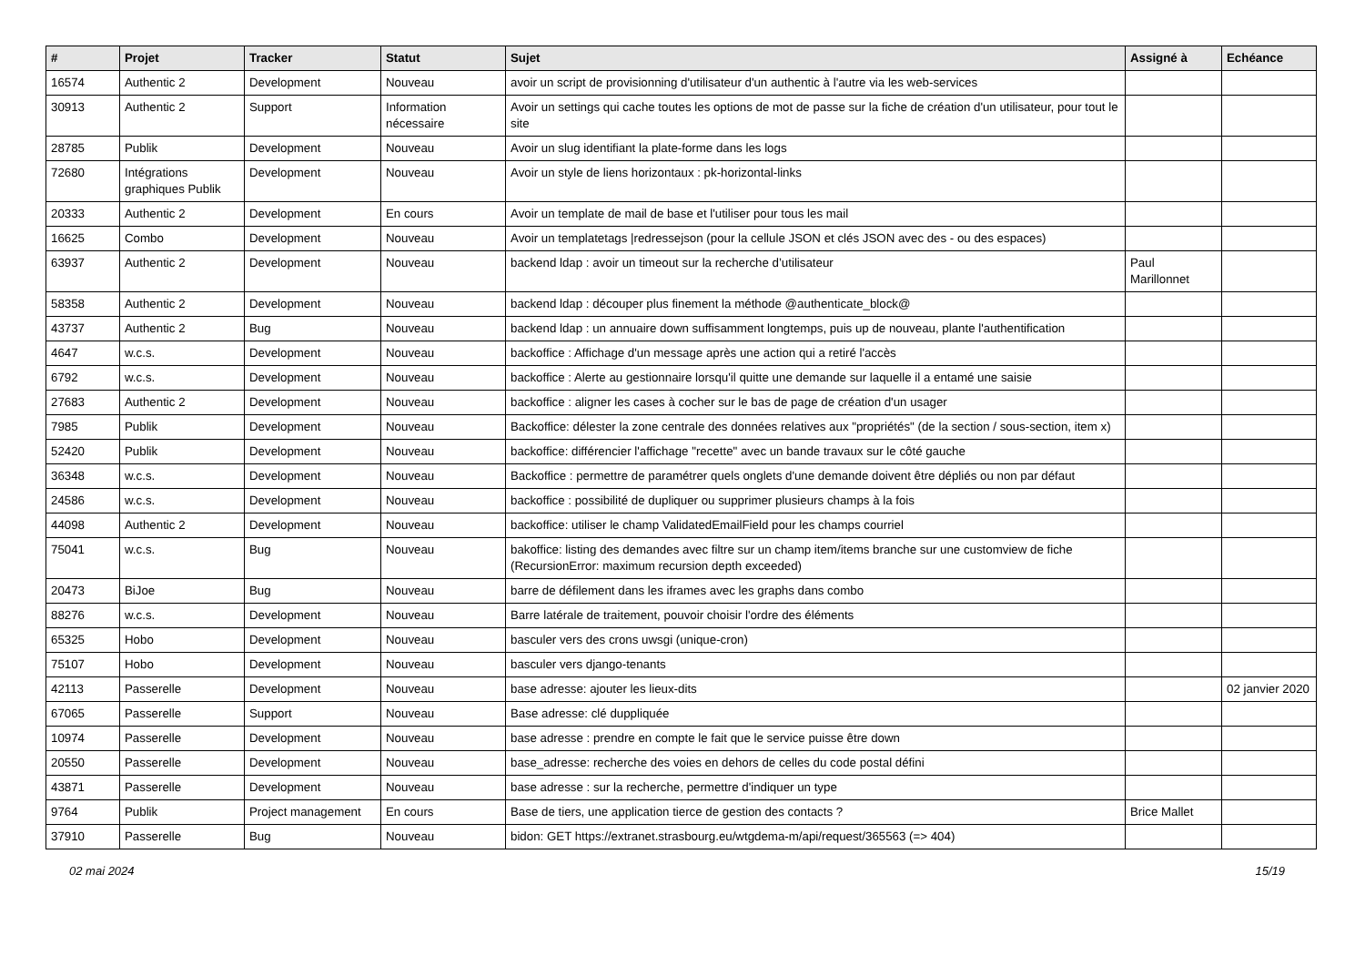| # | Projet | Tracker | Statut | Sujet | Assigné à | Echéance |
| --- | --- | --- | --- | --- | --- | --- |
| 16574 | Authentic 2 | Development | Nouveau | avoir un script de provisionning d'utilisateur d'un authentic à l'autre via les web-services | | |
| 30913 | Authentic 2 | Support | Information nécessaire | Avoir un settings qui cache toutes les options de mot de passe sur la fiche de création d'un utilisateur, pour tout le site | | |
| 28785 | Publik | Development | Nouveau | Avoir un slug identifiant la plate-forme dans les logs | | |
| 72680 | Intégrations graphiques Publik | Development | Nouveau | Avoir un style de liens horizontaux : pk-horizontal-links | | |
| 20333 | Authentic 2 | Development | En cours | Avoir un template de mail de base et l'utiliser pour tous les mail | | |
| 16625 | Combo | Development | Nouveau | Avoir un templatetags /redressejson (pour la cellule JSON et clés JSON avec des - ou des espaces) | | |
| 63937 | Authentic 2 | Development | Nouveau | backend ldap : avoir un timeout sur la recherche d’utilisateur | Paul Marillonnet | |
| 58358 | Authentic 2 | Development | Nouveau | backend ldap : découper plus finement la méthode @authenticate_block@ | | |
| 43737 | Authentic 2 | Bug | Nouveau | backend ldap : un annuaire down suffisamment longtemps, puis up de nouveau, plante l'authentification | | |
| 4647 | w.c.s. | Development | Nouveau | backoffice : Affichage d'un message après une action qui a retiré l'accès | | |
| 6792 | w.c.s. | Development | Nouveau | backoffice : Alerte au gestionnaire lorsqu'il quitte une demande sur laquelle il a entamé une saisie | | |
| 27683 | Authentic 2 | Development | Nouveau | backoffice : aligner les cases à cocher sur le bas de page de création d'un usager | | |
| 7985 | Publik | Development | Nouveau | Backoffice: délester la zone centrale des données relatives aux "propriétés" (de la section / sous-section, item x) | | |
| 52420 | Publik | Development | Nouveau | backoffice: différencier l'affichage "recette" avec un bande travaux sur le côté gauche | | |
| 36348 | w.c.s. | Development | Nouveau | Backoffice : permettre de paramétrer quels onglets d'une demande doivent être dépliés ou non par défaut | | |
| 24586 | w.c.s. | Development | Nouveau | backoffice : possibilité de dupliquer ou supprimer plusieurs champs à la fois | | |
| 44098 | Authentic 2 | Development | Nouveau | backoffice: utiliser le champ ValidatedEmailField pour les champs courriel | | |
| 75041 | w.c.s. | Bug | Nouveau | bakoffice: listing des demandes avec filtre sur un champ item/items branche sur une customview de fiche (RecursionError: maximum recursion depth exceeded) | | |
| 20473 | BiJoe | Bug | Nouveau | barre de défilement dans les iframes avec les graphs dans combo | | |
| 88276 | w.c.s. | Development | Nouveau | Barre latérale de traitement, pouvoir choisir l'ordre des éléments | | |
| 65325 | Hobo | Development | Nouveau | basculer vers des crons uwsgi (unique-cron) | | |
| 75107 | Hobo | Development | Nouveau | basculer vers django-tenants | | |
| 42113 | Passerelle | Development | Nouveau | base adresse: ajouter les lieux-dits | | 02 janvier 2020 |
| 67065 | Passerelle | Support | Nouveau | Base adresse: clé duppliquée | | |
| 10974 | Passerelle | Development | Nouveau | base adresse : prendre en compte le fait que le service puisse être down | | |
| 20550 | Passerelle | Development | Nouveau | base_adresse: recherche des voies en dehors de celles du code postal défini | | |
| 43871 | Passerelle | Development | Nouveau | base adresse : sur la recherche, permettre d'indiquer un type | | |
| 9764 | Publik | Project management | En cours | Base de tiers, une application tierce de gestion des contacts ? | Brice Mallet | |
| 37910 | Passerelle | Bug | Nouveau | bidon: GET https://extranet.strasbourg.eu/wtgdema-m/api/request/365563 (=> 404) | | |
02 mai 2024 15/19